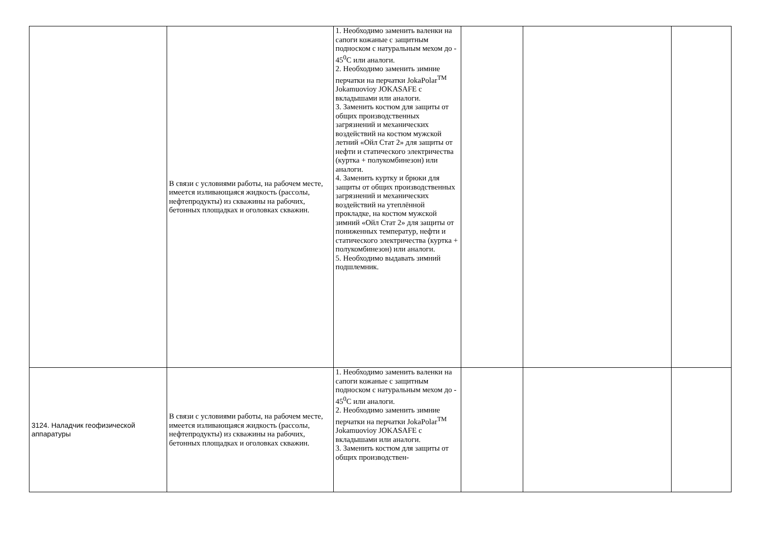| | В связи с условиями работы, на рабочем месте, имеется изливающаяся жидкость (рассолы, нефтепродукты) из скважины на рабочих, бетонных площадках и оголовках скважин. | 1. Необходимо заменить валенки на сапоги кожаные с защитным подноском с натуральным мехом до - 45<sup>0</sup>С или аналоги. 2. Необходимо заменить зимние перчатки на перчатки JokaPolar<sup>TM</sup> Jokamuovioy JOKASAFE с вкладышами или аналоги. 3. Заменить костюм для защиты от общих производственных загрязнений и механических воздействий на костюм мужской летний «Ойл Стат 2» для защиты от нефти и статического электричества (куртка + полукомбинезон) или аналоги. 4. Заменить куртку и брюки для защиты от общих производственных загрязнений и механических воздействий на утеплённой прокладке, на костюм мужской зимний «Ойл Стат 2» для защиты от пониженных температур, нефти и статического электричества (куртка + полукомбинезон) или аналоги. 5. Необходимо выдавать зимний подшлемник. | | | |
| 3124. Наладчик геофизической аппаратуры | В связи с условиями работы, на рабочем месте, имеется изливающаяся жидкость (рассолы, нефтепродукты) из скважины на рабочих, бетонных площадках и оголовках скважин. | 1. Необходимо заменить валенки на сапоги кожаные с защитным подноском с натуральным мехом до - 45<sup>0</sup>С или аналоги. 2. Необходимо заменить зимние перчатки на перчатки JokaPolar<sup>TM</sup> Jokamuovioy JOKASAFE с вкладышами или аналоги. 3. Заменить костюм для защиты от общих производствен- | | | |